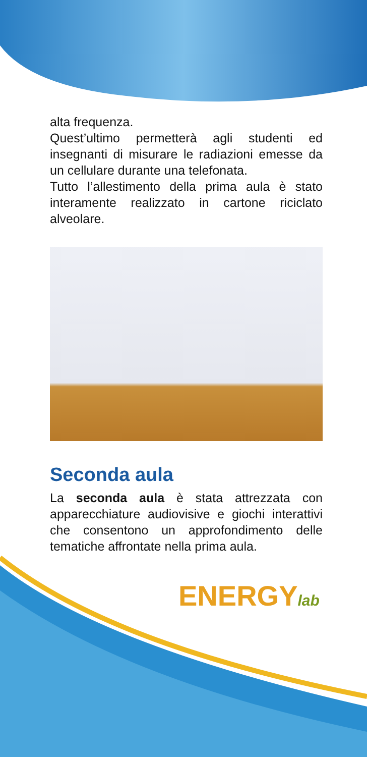alta frequenza.
Quest’ultimo permetterà agli studenti ed insegnanti di misurare le radiazioni emesse da un cellulare durante una telefonata.
Tutto l’allestimento della prima aula è stato interamente realizzato in cartone riciclato alveolare.
Seconda aula
La seconda aula è stata attrezzata con apparecchiature audiovisive e giochi interattivi che consentono un approfondimento delle tematiche affrontate nella prima aula.
ENERGYlab